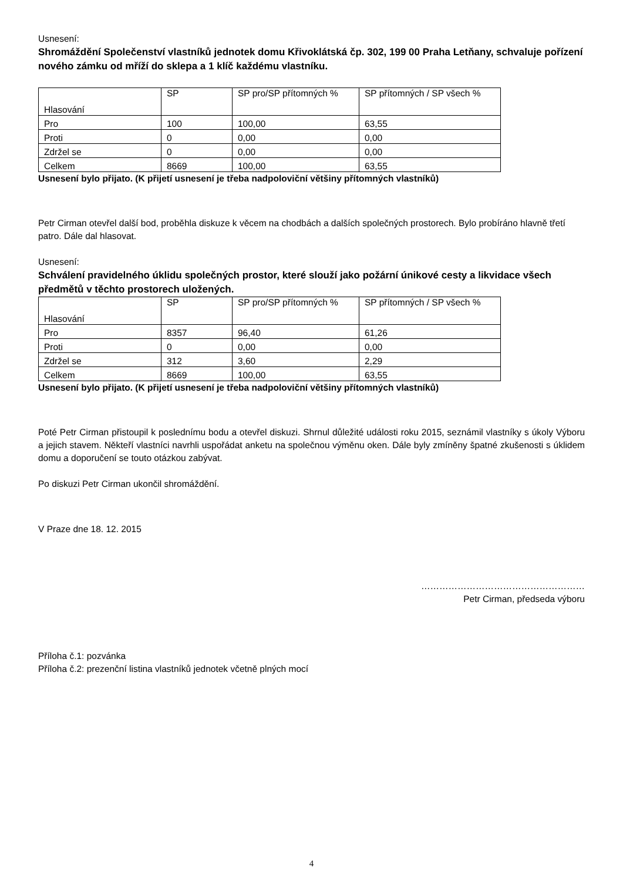Usnesení:
Shromáždění Společenství vlastníků jednotek domu Křivoklátská čp. 302, 199 00 Praha Letňany, schvaluje pořízení nového zámku od mříží do sklepa a 1 klíč každému vlastníku.
| Hlasování | SP | SP pro/SP přítomných % | SP přítomných / SP všech % |
| Pro | 100 | 100,00 | 63,55 |
| Proti | 0 | 0,00 | 0,00 |
| Zdržel se | 0 | 0,00 | 0,00 |
| Celkem | 8669 | 100,00 | 63,55 |
Usnesení bylo přijato. (K přijetí usnesení je třeba nadpoloviční většiny přítomných vlastníků)
Petr Cirman otevřel další bod, proběhla diskuze k věcem na chodbách a dalších společných prostorech. Bylo probíráno hlavně třetí patro. Dále dal hlasovat.
Usnesení:
Schválení pravidelného úklidu společných prostor, které slouží jako požární únikové cesty a likvidace všech předmětů v těchto prostorech uložených.
| Hlasování | SP | SP pro/SP přítomných % | SP přítomných / SP všech % |
| Pro | 8357 | 96,40 | 61,26 |
| Proti | 0 | 0,00 | 0,00 |
| Zdržel se | 312 | 3,60 | 2,29 |
| Celkem | 8669 | 100,00 | 63,55 |
Usnesení bylo přijato. (K přijetí usnesení je třeba nadpoloviční většiny přítomných vlastníků)
Poté Petr Cirman přistoupil k poslednímu bodu a otevřel diskuzi. Shrnul důležité události roku 2015, seznámil vlastníky s úkoly Výboru a jejich stavem. Někteří vlastníci navrhli uspořádat anketu na společnou výměnu oken. Dále byly zmíněny špatné zkušenosti s úklidem domu a doporučení se touto otázkou zabývat.
Po diskuzi Petr Cirman ukončil shromáždění.
V Praze dne 18. 12. 2015
………………………………………………
Petr Cirman, předseda výboru
Příloha č.1: pozvánka
Příloha č.2: prezenční listina vlastníků jednotek včetně plných mocí
4